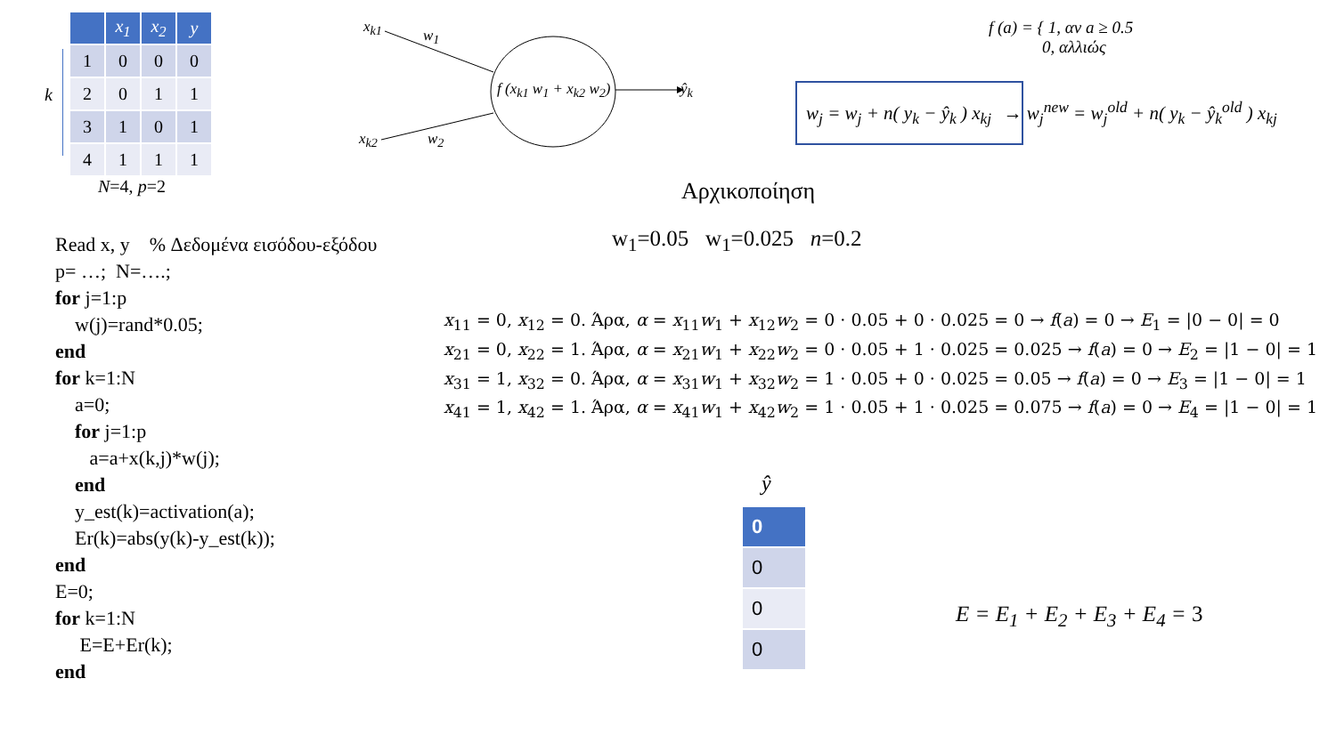k
| | x<sub>1</sub> | x<sub>2</sub> | y |
| --- | --- | --- | --- |
| 1 | 0 | 0 | 0 |
| 2 | 0 | 1 | 1 |
| 3 | 1 | 0 | 1 |
| 4 | 1 | 1 | 1 |
N=4, p=2
x<sub>k1</sub> w<sub>1</sub>
x<sub>k2</sub> w<sub>2</sub>
f (x<sub>k1</sub> w<sub>1</sub> + x<sub>k2</sub> w<sub>2</sub>) ŷ<sub>k</sub>
f (a) = { 1, αν a ≥ 0.5
0, αλλιώς
w<sub>j</sub> = w<sub>j</sub> + n( y<sub>k</sub> − ŷ<sub>k</sub> ) x<sub>kj</sub> → w<sub>j</sub><sup>new</sup> = w<sub>j</sub><sup>old</sup> + n( y<sub>k</sub> − ŷ<sub>k</sub><sup>old</sup> ) x<sub>kj</sub>
Αρχικοποίηση
w<sub>1</sub>=0.05 w<sub>1</sub>=0.025 n=0.2
Read x, y % Δεδομένα εισόδου-εξόδου
p= …; N=….;
for j=1:p
w(j)=rand*0.05;
end
for k=1:N
a=0;
for j=1:p
a=a+x(k,j)*w(j);
end
y_est(k)=activation(a);
Er(k)=abs(y(k)-y_est(k));
end
E=0;
for k=1:N
E=E+Er(k);
end
x<sub>11</sub> = 0, x<sub>12</sub> = 0. Άρα, α = x<sub>11</sub>w<sub>1</sub> + x<sub>12</sub>w<sub>2</sub> = 0 · 0.05 + 0 · 0.025 = 0 → f(a) = 0 → E<sub>1</sub> = |0 − 0| = 0
x<sub>21</sub> = 0, x<sub>22</sub> = 1. Άρα, α = x<sub>21</sub>w<sub>1</sub> + x<sub>22</sub>w<sub>2</sub> = 0 · 0.05 + 1 · 0.025 = 0.025 → f(a) = 0 → E<sub>2</sub> = |1 − 0| = 1
x<sub>31</sub> = 1, x<sub>32</sub> = 0. Άρα, α = x<sub>31</sub>w<sub>1</sub> + x<sub>32</sub>w<sub>2</sub> = 1 · 0.05 + 0 · 0.025 = 0.05 → f(a) = 0 → E<sub>3</sub> = |1 − 0| = 1
x<sub>41</sub> = 1, x<sub>42</sub> = 1. Άρα, α = x<sub>41</sub>w<sub>1</sub> + x<sub>42</sub>w<sub>2</sub> = 1 · 0.05 + 1 · 0.025 = 0.075 → f(a) = 0 → E<sub>4</sub> = |1 − 0| = 1
ŷ
| 0 |
| 0 |
| 0 |
| 0 |
E = E<sub>1</sub> + E<sub>2</sub> + E<sub>3</sub> + E<sub>4</sub> = 3